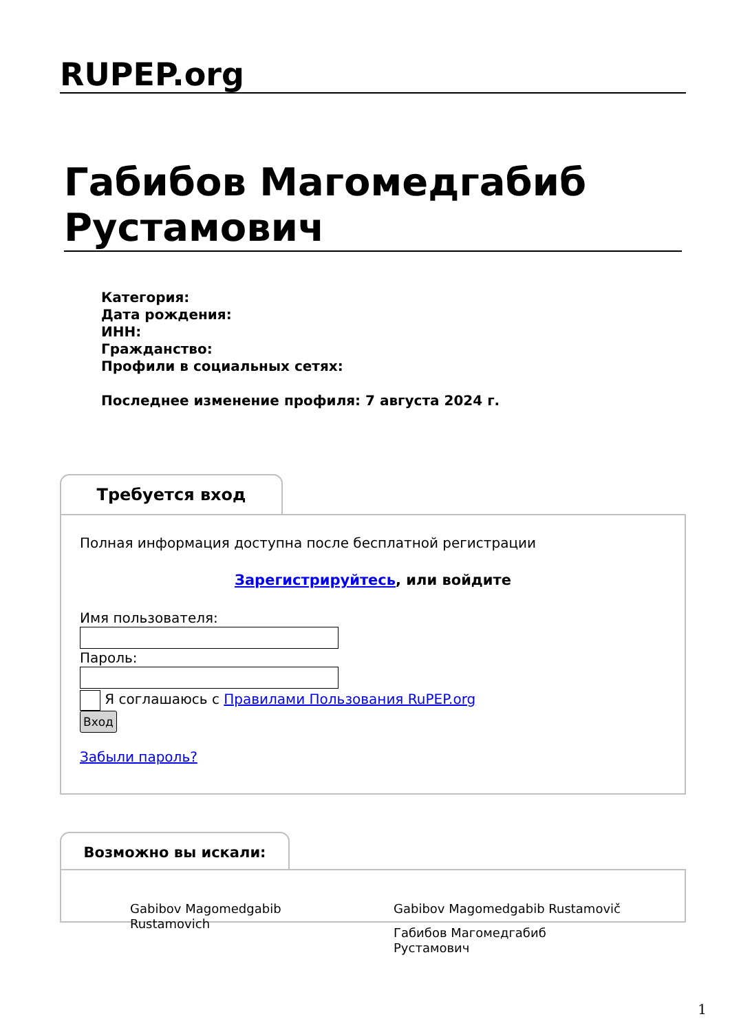RUPEP.org
Габибов Магомедгабиб Рустамович
Категория:
Дата рождения:
ИНН:
Гражданство:
Профили в социальных сетях:
Последнее изменение профиля: 7 августа 2024 г.
Требуется вход
Полная информация доступна после бесплатной регистрации
Зарегистрируйтесь, или войдите
Имя пользователя:Пароль:
Я соглашаюсь с Правилами Пользования RuPEP.org
Вход
Забыли пароль?
Возможно вы искали:
Gabibov Magomedgabib Rustamovich
Gabibov Magomedgabib Rustamovič
Габибов Магомедгабиб Рустамович
1